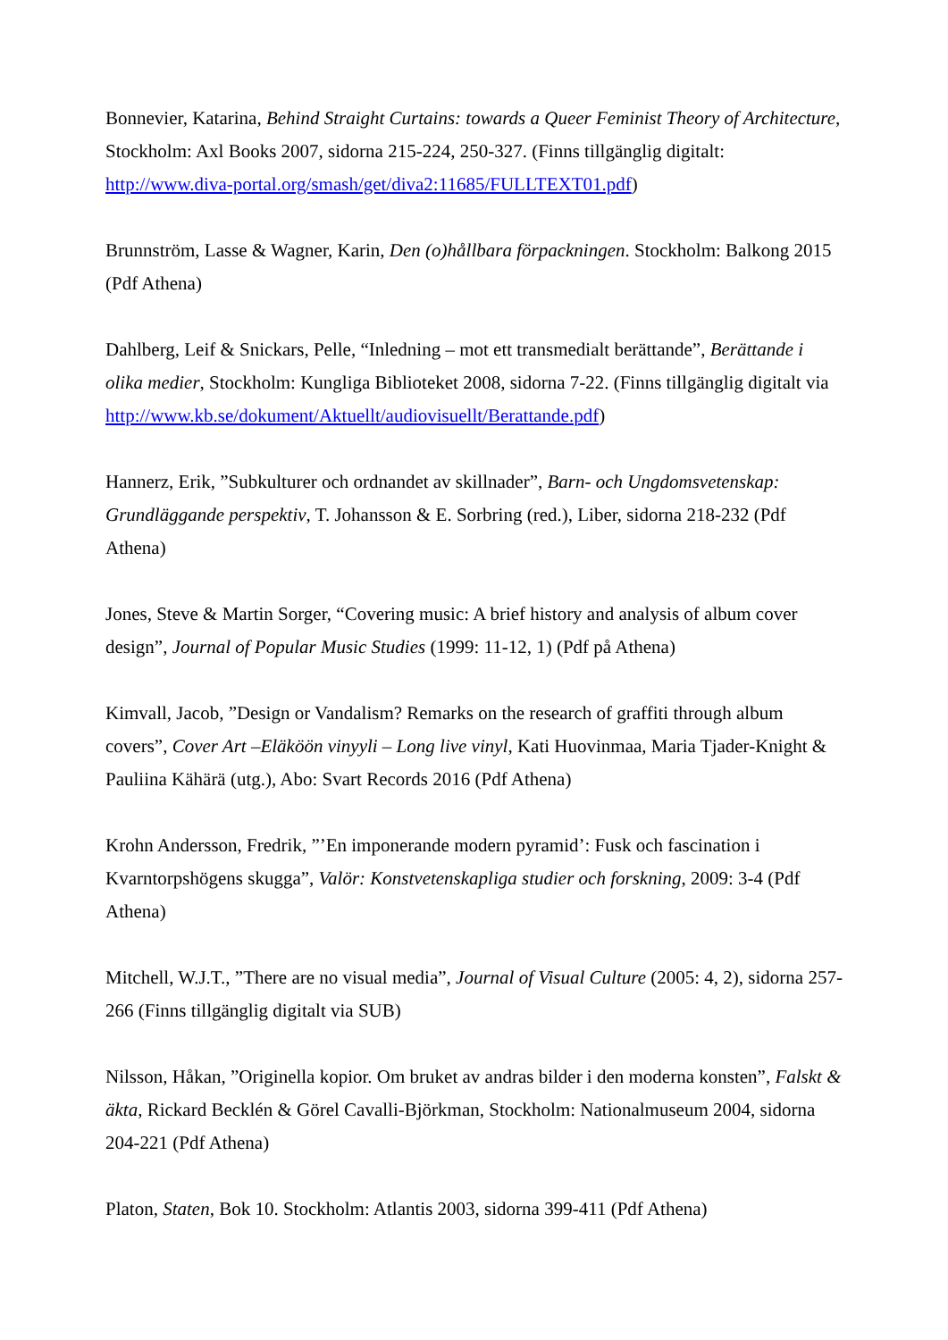Bonnevier, Katarina, Behind Straight Curtains: towards a Queer Feminist Theory of Architecture, Stockholm: Axl Books 2007, sidorna 215-224, 250-327. (Finns tillgänglig digitalt: http://www.diva-portal.org/smash/get/diva2:11685/FULLTEXT01.pdf)
Brunnström, Lasse & Wagner, Karin, Den (o)hållbara förpackningen. Stockholm: Balkong 2015 (Pdf Athena)
Dahlberg, Leif & Snickars, Pelle, “Inledning – mot ett transmedialt berättande”, Berättande i olika medier, Stockholm: Kungliga Biblioteket 2008, sidorna 7-22. (Finns tillgänglig digitalt via http://www.kb.se/dokument/Aktuellt/audiovisuellt/Berattande.pdf)
Hannerz, Erik, ”Subkulturer och ordnandet av skillnader”, Barn- och Ungdomsvetenskap: Grundläggande perspektiv, T. Johansson & E. Sorbring (red.), Liber, sidorna 218-232 (Pdf Athena)
Jones, Steve & Martin Sorger, “Covering music: A brief history and analysis of album cover design”, Journal of Popular Music Studies (1999: 11-12, 1) (Pdf på Athena)
Kimvall, Jacob, ”Design or Vandalism? Remarks on the research of graffiti through album covers”, Cover Art –Eläköön vinyyli – Long live vinyl, Kati Huovinmaa, Maria Tjader-Knight & Pauliina Kähärä (utg.), Abo: Svart Records 2016 (Pdf Athena)
Krohn Andersson, Fredrik, ”’En imponerande modern pyramid’: Fusk och fascination i Kvarntorpshögens skugga”, Valör: Konstvetenskapliga studier och forskning, 2009: 3-4 (Pdf Athena)
Mitchell, W.J.T., ”There are no visual media”, Journal of Visual Culture (2005: 4, 2), sidorna 257-266 (Finns tillgänglig digitalt via SUB)
Nilsson, Håkan, ”Originella kopior. Om bruket av andras bilder i den moderna konsten”, Falskt & äkta, Rickard Becklén & Görel Cavalli-Björkman, Stockholm: Nationalmuseum 2004, sidorna 204-221 (Pdf Athena)
Platon, Staten, Bok 10. Stockholm: Atlantis 2003, sidorna 399-411 (Pdf Athena)